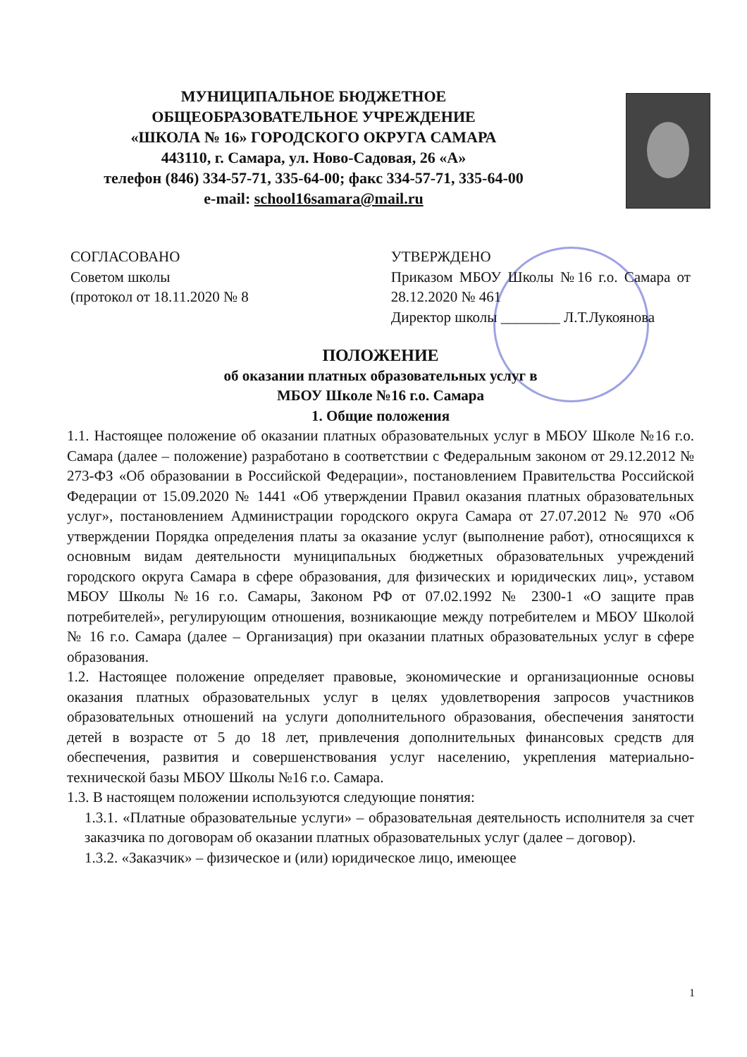МУНИЦИПАЛЬНОЕ БЮДЖЕТНОЕ
ОБЩЕОБРАЗОВАТЕЛЬНОЕ УЧРЕЖДЕНИЕ
«ШКОЛА № 16» ГОРОДСКОГО ОКРУГА САМАРА
443110, г. Самара, ул. Ново-Садовая, 26 «А»
телефон (846) 334-57-71, 335-64-00; факс 334-57-71, 335-64-00
e-mail: school16samara@mail.ru
СОГЛАСОВАНО
Советом школы
(протокол от 18.11.2020 № 8
УТВЕРЖДЕНО
Приказом МБОУ Школы №16 г.о. Самара от 28.12.2020 № 461
Директор школы ________ Л.Т.Лукоянова
ПОЛОЖЕНИЕ
об оказании платных образовательных услуг в
МБОУ Школе №16 г.о. Самара
1. Общие положения
1.1. Настоящее положение об оказании платных образовательных услуг в МБОУ Школе №16 г.о. Самара (далее – положение) разработано в соответствии с Федеральным законом от 29.12.2012 № 273-ФЗ «Об образовании в Российской Федерации», постановлением Правительства Российской Федерации от 15.09.2020 № 1441 «Об утверждении Правил оказания платных образовательных услуг», постановлением Администрации городского округа Самара от 27.07.2012 № 970 «Об утверждении Порядка определения платы за оказание услуг (выполнение работ), относящихся к основным видам деятельности муниципальных бюджетных образовательных учреждений городского округа Самара в сфере образования, для физических и юридических лиц», уставом МБОУ Школы №16 г.о. Самары, Законом РФ от 07.02.1992 № 2300-1 «О защите прав потребителей», регулирующим отношения, возникающие между потребителем и МБОУ Школой № 16 г.о. Самара (далее – Организация) при оказании платных образовательных услуг в сфере образования.
1.2. Настоящее положение определяет правовые, экономические и организационные основы оказания платных образовательных услуг в целях удовлетворения запросов участников образовательных отношений на услуги дополнительного образования, обеспечения занятости детей в возрасте от 5 до 18 лет, привлечения дополнительных финансовых средств для обеспечения, развития и совершенствования услуг населению, укрепления материально-технической базы МБОУ Школы №16 г.о. Самара.
1.3. В настоящем положении используются следующие понятия:
1.3.1. «Платные образовательные услуги» – образовательная деятельность исполнителя за счет заказчика по договорам об оказании платных образовательных услуг (далее – договор).
1.3.2. «Заказчик» – физическое и (или) юридическое лицо, имеющее
1